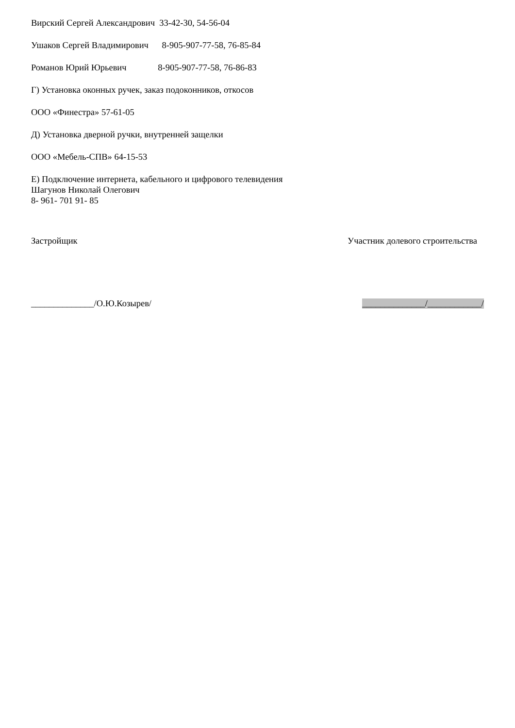Вирский Сергей Александрович 33-42-30, 54-56-04
Ушаков Сергей Владимирович 8-905-907-77-58, 76-85-84
Романов Юрий Юрьевич 8-905-907-77-58, 76-86-83
Г) Установка оконных ручек, заказ подоконников, откосов
ООО «Финестра» 57-61-05
Д) Установка дверной ручки, внутренней защелки
ООО «Мебель-СПВ» 64-15-53
Е) Подключение интернета, кабельного и цифрового телевидения
Шагунов Николай Олегович
8- 961- 701 91- 85
Застройщик Участник долевого строительства
______________/О.Ю.Козырев/ ______________/____________/